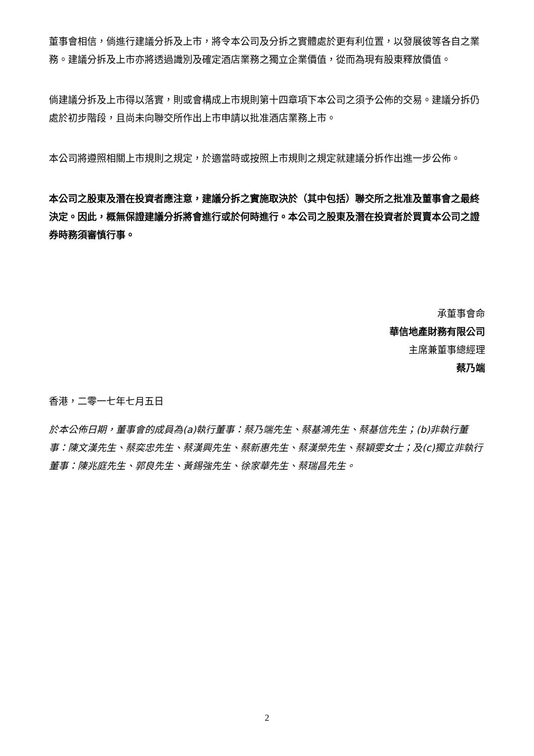董事會相信，倘進行建議分拆及上市，將令本公司及分拆之實體處於更有利位置，以發展彼等各自之業務。建議分拆及上市亦將透過識別及確定酒店業務之獨立企業價值，從而為現有股東釋放價值。
倘建議分拆及上市得以落實，則或會構成上市規則第十四章項下本公司之須予公佈的交易。建議分拆仍處於初步階段，且尚未向聯交所作出上市申請以批准酒店業務上市。
本公司將遵照相關上市規則之規定，於適當時或按照上市規則之規定就建議分拆作出進一步公佈。
本公司之股東及潛在投資者應注意，建議分拆之實施取決於（其中包括）聯交所之批准及董事會之最終決定。因此，概無保證建議分拆將會進行或於何時進行。本公司之股東及潛在投資者於買賣本公司之證券時務須審慎行事。
承董事會命
華信地產財務有限公司
主席兼董事總經理
蔡乃端
香港，二零一七年七月五日
於本公佈日期，董事會的成員為(a)執行董事：蔡乃端先生、蔡基鴻先生、蔡基信先生；(b)非執行董事：陳文漢先生、蔡奕忠先生、蔡漢興先生、蔡新惠先生、蔡漢榮先生、蔡穎雯女士；及(c)獨立非執行董事：陳兆庭先生、郭良先生、黃錫強先生、徐家華先生、蔡瑞昌先生。
2